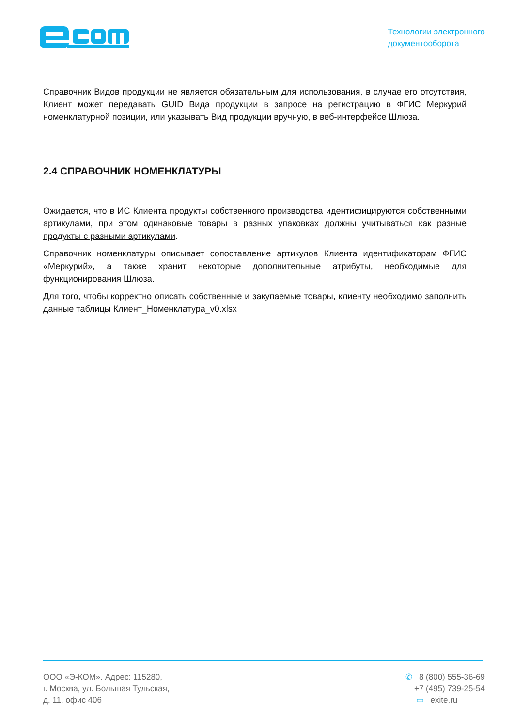Технологии электронного
документооборота
Справочник Видов продукции не является обязательным для использования, в случае его отсутствия, Клиент может передавать GUID Вида продукции в запросе на регистрацию в ФГИС Меркурий номенклатурной позиции, или указывать Вид продукции вручную, в веб-интерфейсе Шлюза.
2.4 СПРАВОЧНИК НОМЕНКЛАТУРЫ
Ожидается, что в ИС Клиента продукты собственного производства идентифицируются собственными артикулами, при этом одинаковые товары в разных упаковках должны учитываться как разные продукты с разными артикулами.
Справочник номенклатуры описывает сопоставление артикулов Клиента идентификаторам ФГИС «Меркурий», а также хранит некоторые дополнительные атрибуты, необходимые для функционирования Шлюза.
Для того, чтобы корректно описать собственные и закупаемые товары, клиенту необходимо заполнить данные таблицы Клиент_Номенклатура_v0.xlsx
ООО «Э-КОМ». Адрес: 115280,
г. Москва, ул. Большая Тульская,
д. 11, офис 406
✆ 8 (800) 555-36-69
+7 (495) 739-25-54
▭ exite.ru